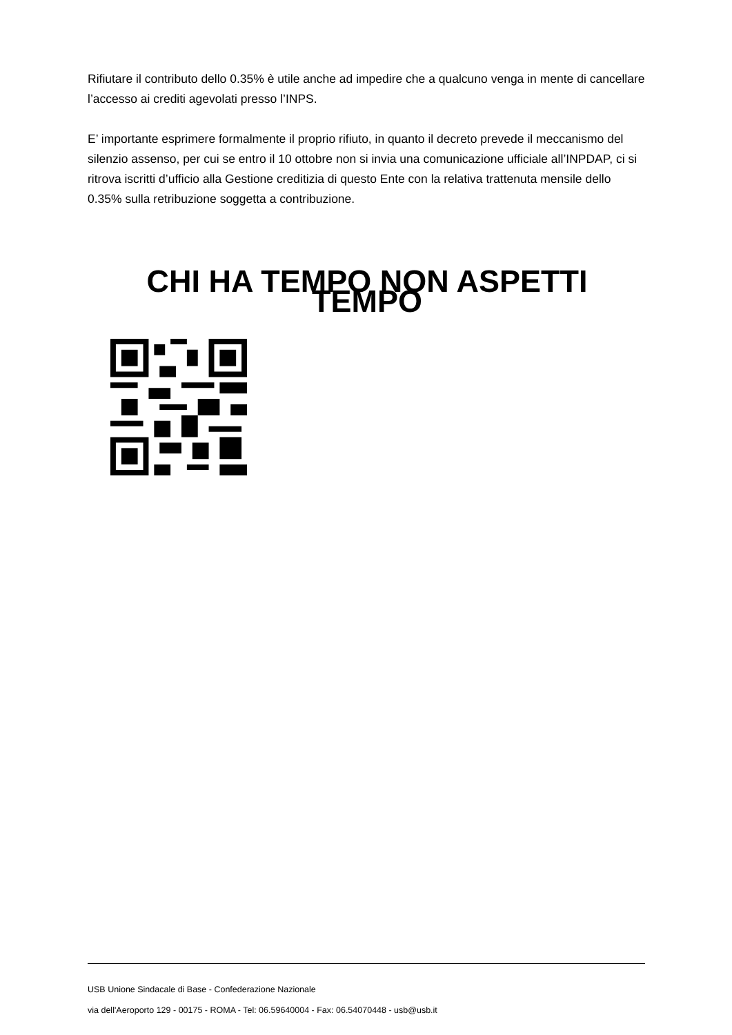Rifiutare il contributo dello 0.35% è utile anche ad impedire che a qualcuno venga in mente di cancellare l’accesso ai crediti agevolati presso l’INPS.
E’ importante esprimere formalmente il proprio rifiuto, in quanto il decreto prevede il meccanismo del silenzio assenso, per cui se entro il 10 ottobre non si invia una comunicazione ufficiale all’INPDAP, ci si ritrova iscritti d’ufficio alla Gestione creditizia di questo Ente con la relativa trattenuta mensile dello 0.35% sulla retribuzione soggetta a contribuzione.
CHI HA TEMPO NON ASPETTI TEMPO
USB Unione Sindacale di Base - Confederazione Nazionale
via dell'Aeroporto 129 - 00175 - ROMA - Tel: 06.59640004 - Fax: 06.54070448 - usb@usb.it